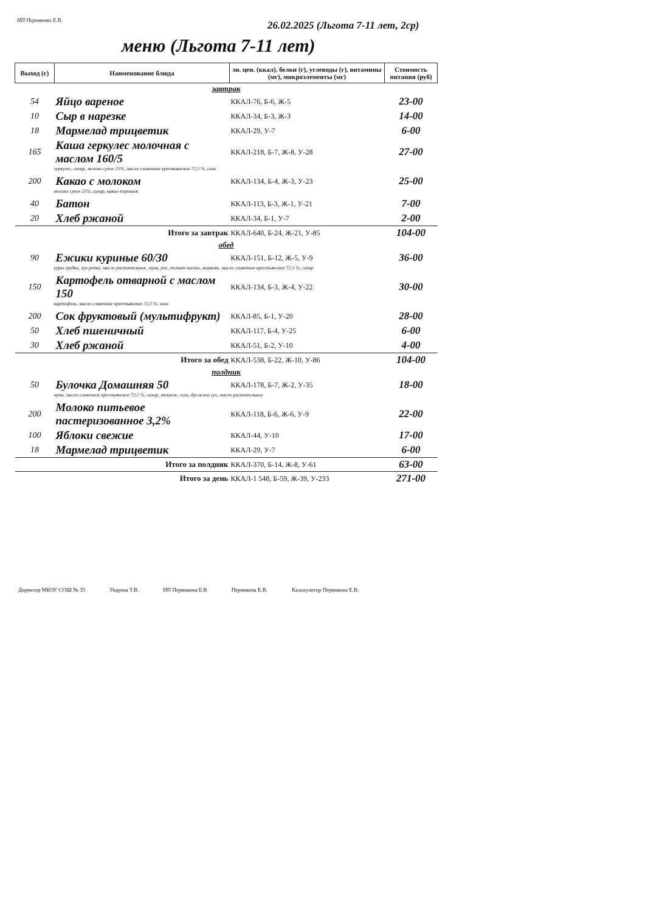ИП Пермякова Е.В.
26.02.2025 (Льгота 7-11 лет, 2ср)
меню (Льгота 7-11 лет)
| Выход (г) | Наименование блюда | эн. цен. (ккал), белки (г), углеводы (г), витамины (мг), микроэлементы (мг) | Стоимость питания (руб) |
| --- | --- | --- | --- |
| завтрак | | | |
| 54 | Яйцо вареное | ККАЛ-76, Б-6, Ж-5 | 23-00 |
| 10 | Сыр в нарезке | ККАЛ-34, Б-3, Ж-3 | 14-00 |
| 18 | Мармелад трицветик | ККАЛ-29, У-7 | 6-00 |
| 165 | Каша геркулес молочная с маслом 160/5 | ККАЛ-218, Б-7, Ж-8, У-28 | 27-00 |
| геркулес, сахар, молоко сухое 25%, масло сливочное крестьянское 72,5 %, соль | | | |
| 200 | Какао с молоком | ККАЛ-134, Б-4, Ж-3, У-23 | 25-00 |
| молоко сухое 25%, сахар, какао-порошок | | | |
| 40 | Батон | ККАЛ-113, Б-3, Ж-1, У-21 | 7-00 |
| 20 | Хлеб ржаной | ККАЛ-34, Б-1, У-7 | 2-00 |
| | Итого за завтрак | ККАЛ-640, Б-24, Ж-21, У-85 | 104-00 |
| обед | | | |
| 90 | Ежики куриные 60/30 | ККАЛ-151, Б-12, Ж-5, У-9 | 36-00 |
| куры грудка, лук репка, масло растительное, мука, рис, томат-паста, морковь, масло сливочное крестьянское 72,5 %, сахар | | | |
| 150 | Картофель отварной с маслом 150 | ККАЛ-134, Б-3, Ж-4, У-22 | 30-00 |
| картофель, масло сливочное крестьянское 72,5 %, соль | | | |
| 200 | Сок фруктовый (мультифрукт) | ККАЛ-85, Б-1, У-20 | 28-00 |
| 50 | Хлеб пшеничный | ККАЛ-117, Б-4, У-25 | 6-00 |
| 30 | Хлеб ржаной | ККАЛ-51, Б-2, У-10 | 4-00 |
| | Итого за обед | ККАЛ-538, Б-22, Ж-10, У-86 | 104-00 |
| полдник | | | |
| 50 | Булочка Домашняя 50 | ККАЛ-178, Б-7, Ж-2, У-35 | 18-00 |
| мука, масло сливочное крестьянское 72,5 %, сахар, меланж, соль, дрожжи сух, масло растительное | | | |
| 200 | Молоко питьевое пастеризованное 3,2% | ККАЛ-118, Б-6, Ж-6, У-9 | 22-00 |
| 100 | Яблоки свежие | ККАЛ-44, У-10 | 17-00 |
| 18 | Мармелад трицветик | ККАЛ-29, У-7 | 6-00 |
| | Итого за полдник | ККАЛ-370, Б-14, Ж-8, У-61 | 63-00 |
| | Итого за день | ККАЛ-1 548, Б-59, Ж-39, У-233 | 271-00 |
Директор МБОУ СОШ № 35 Уварова Т.В. ИП Пермякова Е.В Пермякова Е.В. Калькулятор Пермякова Е.В.